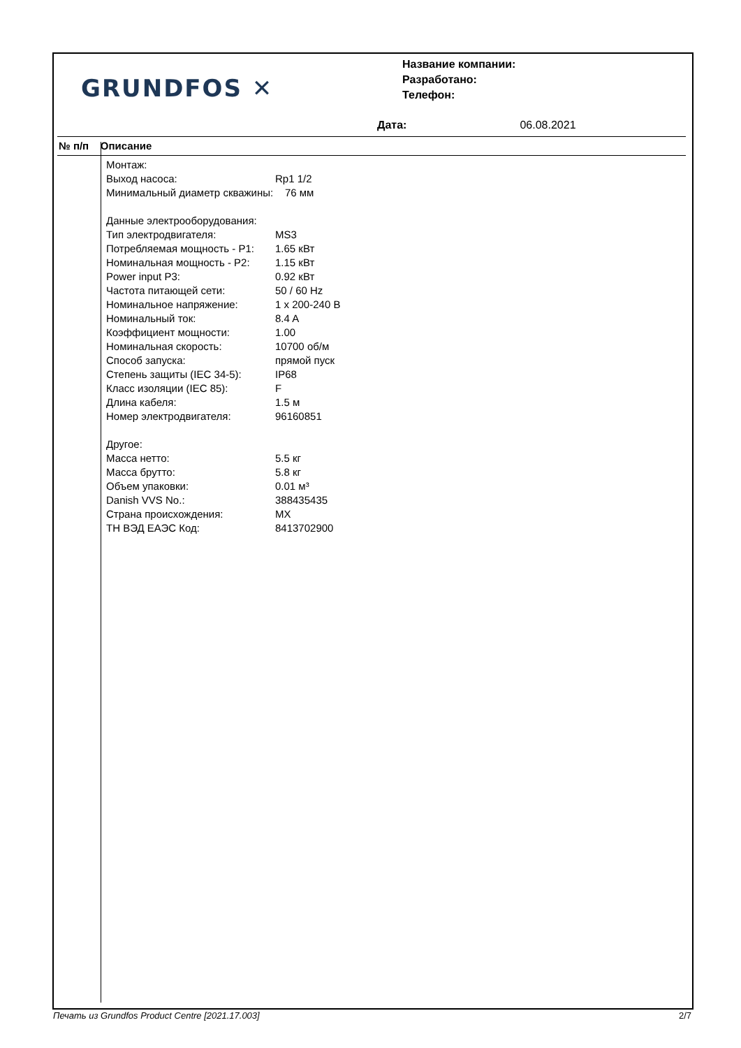GRUNDFOS ✕
Название компании:
Разработано:
Телефон:
Дата: 06.08.2021
№ п/п Описание
| Монтаж: | |
| Выход насоса: | Rp1 1/2 |
| Минимальный диаметр скважины: 76 мм | |
| Данные электрооборудования: | |
| Тип электродвигателя: | MS3 |
| Потребляемая мощность - P1: | 1.65 кВт |
| Номинальная мощность - P2: | 1.15 кВт |
| Power input P3: | 0.92 кВт |
| Частота питающей сети: | 50 / 60 Hz |
| Номинальное напряжение: | 1 x 200-240 В |
| Номинальный ток: | 8.4 A |
| Коэффициент мощности: | 1.00 |
| Номинальная скорость: | 10700 об/м |
| Способ запуска: | прямой пуск |
| Степень защиты (IEC 34-5): | IP68 |
| Класс изоляции (IEC 85): | F |
| Длина кабеля: | 1.5 м |
| Номер электродвигателя: | 96160851 |
| Другое: | |
| Масса нетто: | 5.5 кг |
| Масса брутто: | 5.8 кг |
| Объем упаковки: | 0.01 м³ |
| Danish VVS No.: | 388435435 |
| Страна происхождения: | MX |
| ТН ВЭД ЕАЭС Код: | 8413702900 |
Печать из Grundfos Product Centre [2021.17.003] 2/7